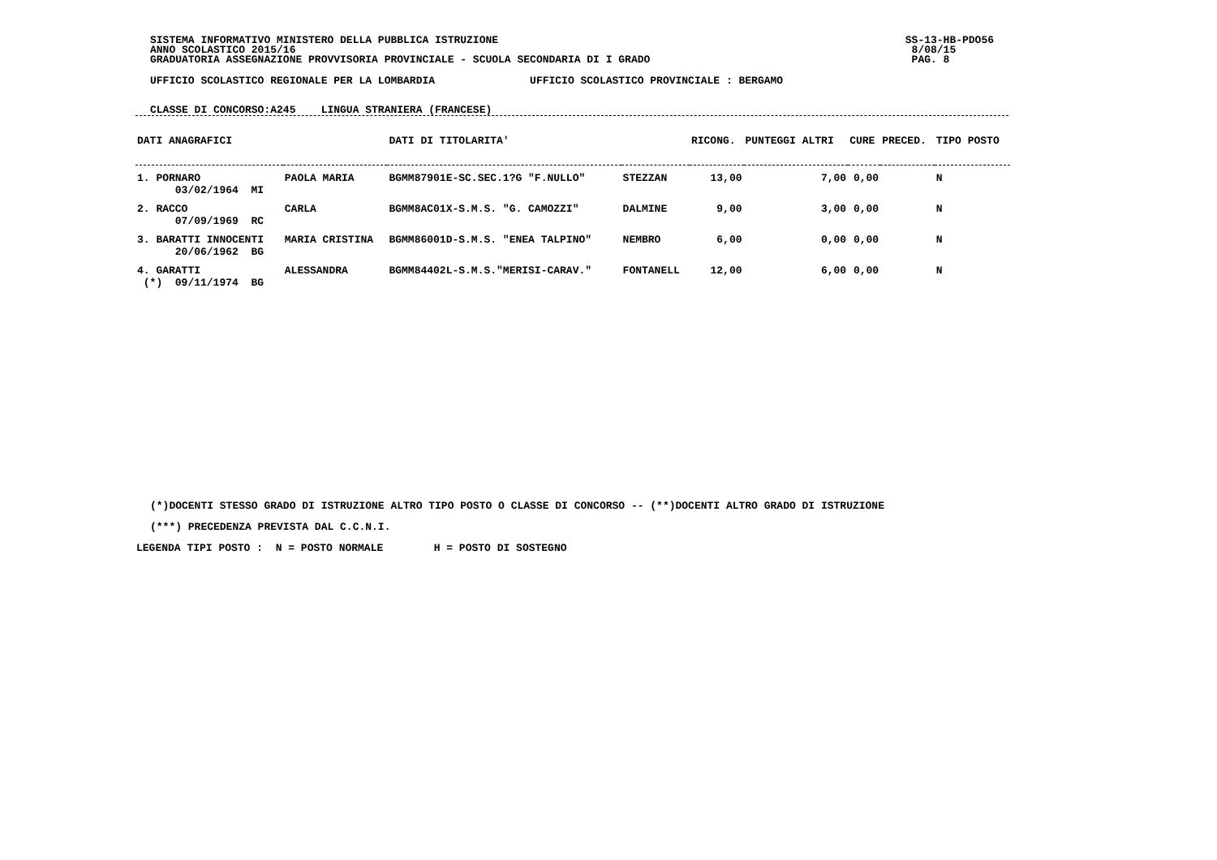SISTEMA INFORMATIVO MINISTERO DELLA PUBBLICA ISTRUZIONE SS-13-HB-PDO56
ANNO SCOLASTICO 2015/16 8/08/15
GRADUATORIA ASSEGNAZIONE PROVVISORIA PROVINCIALE - SCUOLA SECONDARIA DI I GRADO PAG. 8
UFFICIO SCOLASTICO REGIONALE PER LA LOMBARDIA UFFICIO SCOLASTICO PROVINCIALE : BERGAMO
CLASSE DI CONCORSO:A245 LINGUA STRANIERA (FRANCESE)
| DATI ANAGRAFICI | | DATI DI TITOLARITA' | | RICONG. | PUNTEGGI ALTRI | CURE | PRECED. | TIPO POSTO |
| --- | --- | --- | --- | --- | --- | --- | --- | --- |
| 1. PORNARO 03/02/1964 MI | PAOLA MARIA | BGMM87901E-SC.SEC.1?G "F.NULLO" | STEZZAN | 13,00 | 7,00 | 0,00 | | N |
| 2. RACCO 07/09/1969 RC | CARLA | BGMM8AC01X-S.M.S. "G. CAMOZZI" | DALMINE | 9,00 | 3,00 | 0,00 | | N |
| 3. BARATTI INNOCENTI 20/06/1962 BG | MARIA CRISTINA | BGMM86001D-S.M.S. "ENEA TALPINO" | NEMBRO | 6,00 | 0,00 | 0,00 | | N |
| 4. GARATTI (*) 09/11/1974 BG | ALESSANDRA | BGMM84402L-S.M.S."MERISI-CARAV." | FONTANELL | 12,00 | 6,00 | 0,00 | | N |
(*)DOCENTI STESSO GRADO DI ISTRUZIONE ALTRO TIPO POSTO O CLASSE DI CONCORSO -- (**)DOCENTI ALTRO GRADO DI ISTRUZIONE
(***) PRECEDENZA PREVISTA DAL C.C.N.I.
LEGENDA TIPI POSTO : N = POSTO NORMALE H = POSTO DI SOSTEGNO